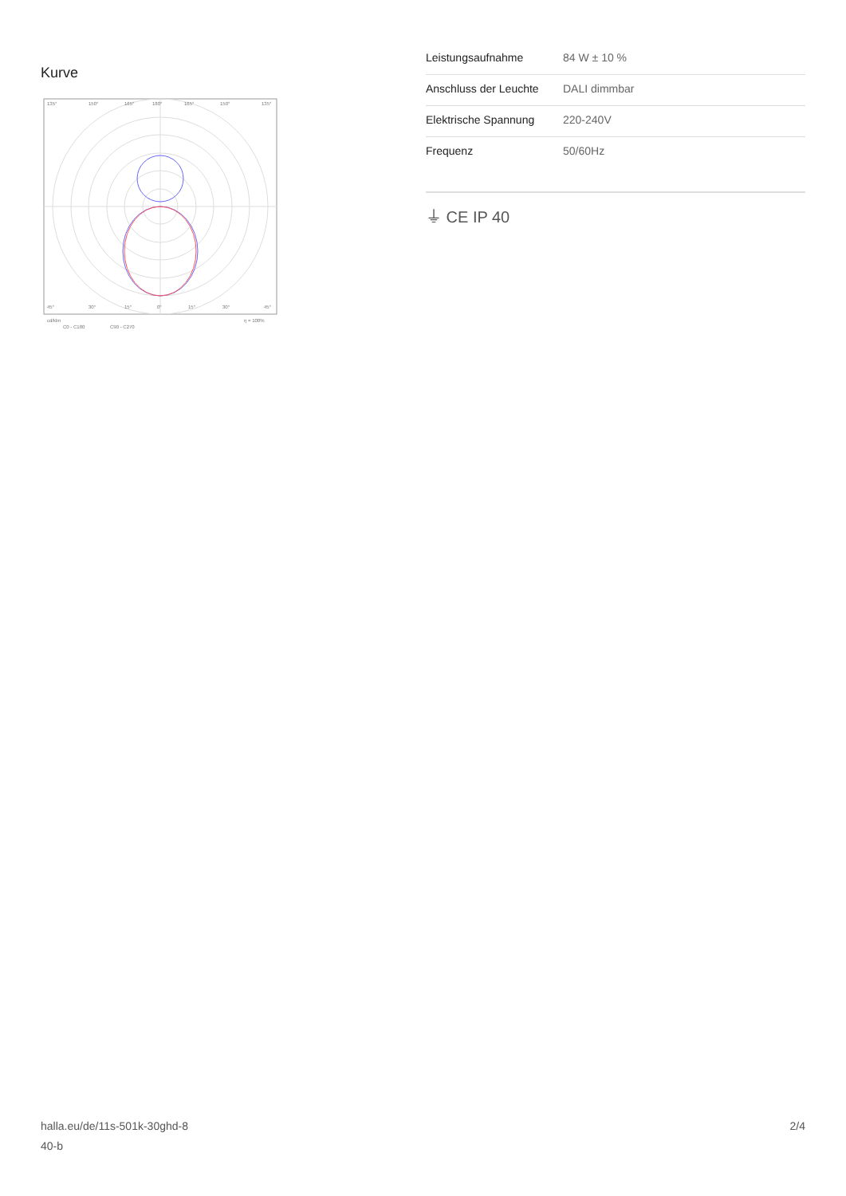Kurve
135°
150°
165°
180°
165°
150°
135°
45°
30°
15°
0°
15°
30°
45°
cd/klm
η = 100%
C0 - C180
C90 - C270
| Leistungsaufnahme | 84 W ± 10 % |
| Anschluss der Leuchte | DALI dimmbar |
| Elektrische Spannung | 220-240V |
| Frequenz | 50/60Hz |
⏚ CE IP 40
halla.eu/de/11s-501k-30ghd-8
40-b
2/4